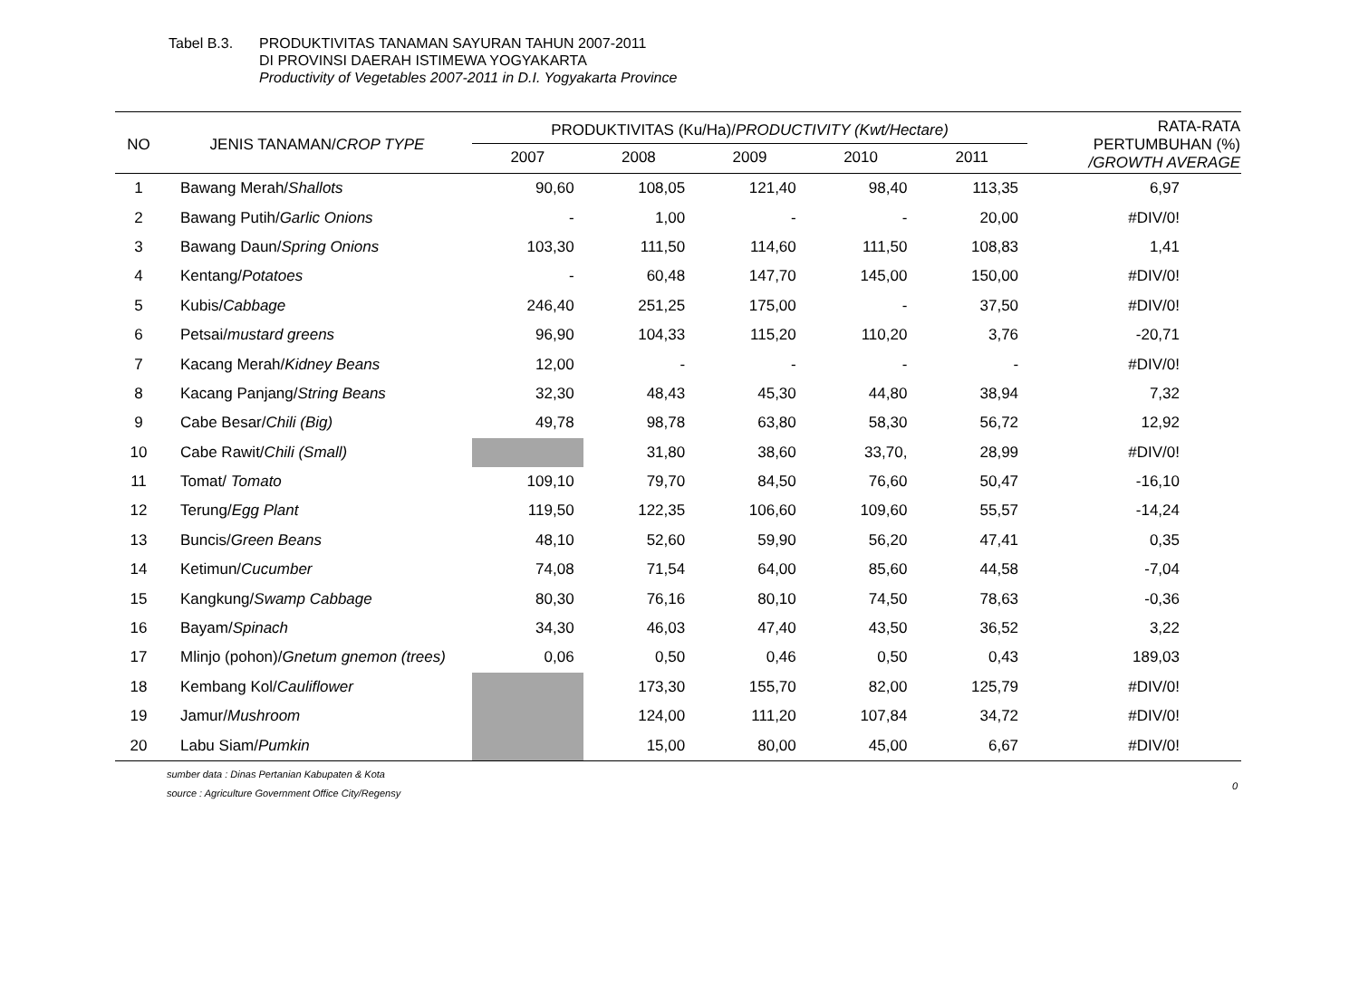Tabel B.3. PRODUKTIVITAS TANAMAN SAYURAN TAHUN 2007-2011
DI PROVINSI DAERAH ISTIMEWA YOGYAKARTA
Productivity of Vegetables 2007-2011 in D.I. Yogyakarta Province
| NO | JENIS TANAMAN/ CROP TYPE | PRODUKTIVITAS (Ku/Ha)/ PRODUCTIVITY (Kwt/Hectare) | | | | | RATA-RATA PERTUMBUHAN (%) /GROWTH AVERAGE |
| --- | --- | --- | --- | --- | --- | --- | --- |
| | | 2007 | 2008 | 2009 | 2010 | 2011 | |
| 1 | Bawang Merah/ Shallots | 90,60 | 108,05 | 121,40 | 98,40 | 113,35 | 6,97 |
| 2 | Bawang Putih/ Garlic Onions | - | 1,00 | - | - | 20,00 | #DIV/0! |
| 3 | Bawang Daun/ Spring Onions | 103,30 | 111,50 | 114,60 | 111,50 | 108,83 | 1,41 |
| 4 | Kentang/ Potatoes | - | 60,48 | 147,70 | 145,00 | 150,00 | #DIV/0! |
| 5 | Kubis/ Cabbage | 246,40 | 251,25 | 175,00 | - | 37,50 | #DIV/0! |
| 6 | Petsai/ mustard greens | 96,90 | 104,33 | 115,20 | 110,20 | 3,76 | -20,71 |
| 7 | Kacang Merah/ Kidney Beans | 12,00 | - | - | - | - | #DIV/0! |
| 8 | Kacang Panjang/ String Beans | 32,30 | 48,43 | 45,30 | 44,80 | 38,94 | 7,32 |
| 9 | Cabe Besar/ Chili (Big) | 49,78 | 98,78 | 63,80 | 58,30 | 56,72 | 12,92 |
| 10 | Cabe Rawit/ Chili (Small) | | 31,80 | 38,60 | 33,70, | 28,99 | #DIV/0! |
| 11 | Tomat/ Tomato | 109,10 | 79,70 | 84,50 | 76,60 | 50,47 | -16,10 |
| 12 | Terung/ Egg Plant | 119,50 | 122,35 | 106,60 | 109,60 | 55,57 | -14,24 |
| 13 | Buncis/ Green Beans | 48,10 | 52,60 | 59,90 | 56,20 | 47,41 | 0,35 |
| 14 | Ketimun/ Cucumber | 74,08 | 71,54 | 64,00 | 85,60 | 44,58 | -7,04 |
| 15 | Kangkung/ Swamp Cabbage | 80,30 | 76,16 | 80,10 | 74,50 | 78,63 | -0,36 |
| 16 | Bayam/ Spinach | 34,30 | 46,03 | 47,40 | 43,50 | 36,52 | 3,22 |
| 17 | Mlinjo (pohon)/ Gnetum gnemon (trees) | 0,06 | 0,50 | 0,46 | 0,50 | 0,43 | 189,03 |
| 18 | Kembang Kol/ Cauliflower | | 173,30 | 155,70 | 82,00 | 125,79 | #DIV/0! |
| 19 | Jamur/ Mushroom | | 124,00 | 111,20 | 107,84 | 34,72 | #DIV/0! |
| 20 | Labu Siam/ Pumkin | | 15,00 | 80,00 | 45,00 | 6,67 | #DIV/0! |
0
sumber data : Dinas Pertanian Kabupaten & Kota
source : Agriculture Government Office City/Regensy